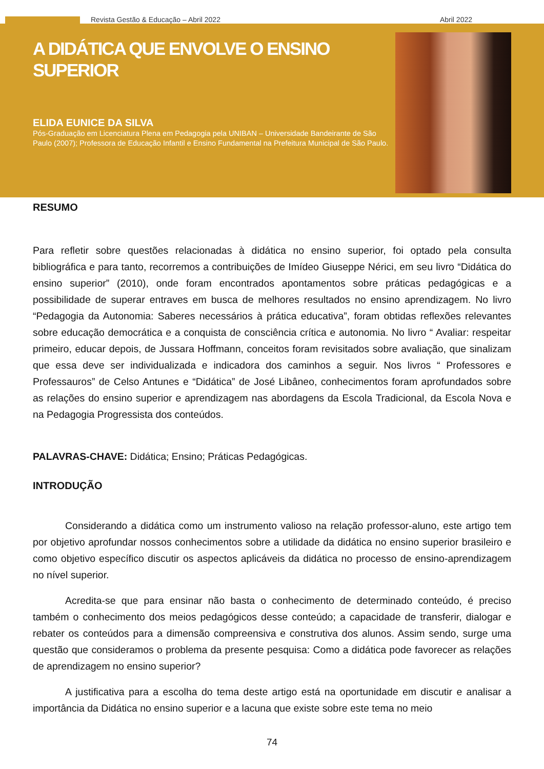Revista Gestão & Educação – Abril 2022 Abril 2022
A DIDÁTICA QUE ENVOLVE O ENSINO SUPERIOR
ELIDA EUNICE DA SILVA
Pós-Graduação em Licenciatura Plena em Pedagogia pela UNIBAN – Universidade Bandeirante de São Paulo (2007); Professora de Educação Infantil e Ensino Fundamental na Prefeitura Municipal de São Paulo.
RESUMO
Para refletir sobre questões relacionadas à didática no ensino superior, foi optado pela consulta bibliográfica e para tanto, recorremos a contribuições de Imídeo Giuseppe Nérici, em seu livro “Didática do ensino superior” (2010), onde foram encontrados apontamentos sobre práticas pedagógicas e a possibilidade de superar entraves em busca de melhores resultados no ensino aprendizagem. No livro “Pedagogia da Autonomia: Saberes necessários à prática educativa”, foram obtidas reflexões relevantes sobre educação democrática e a conquista de consciência crítica e autonomia. No livro “ Avaliar: respeitar primeiro, educar depois, de Jussara Hoffmann, conceitos foram revisitados sobre avaliação, que sinalizam que essa deve ser individualizada e indicadora dos caminhos a seguir. Nos livros “ Professores e Professauros” de Celso Antunes e “Didática” de José Libâneo, conhecimentos foram aprofundados sobre as relações do ensino superior e aprendizagem nas abordagens da Escola Tradicional, da Escola Nova e na Pedagogia Progressista dos conteúdos.
PALAVRAS-CHAVE: Didática; Ensino; Práticas Pedagógicas.
INTRODUÇÃO
Considerando a didática como um instrumento valioso na relação professor-aluno, este artigo tem por objetivo aprofundar nossos conhecimentos sobre a utilidade da didática no ensino superior brasileiro e como objetivo específico discutir os aspectos aplicáveis da didática no processo de ensino-aprendizagem no nível superior.
Acredita-se que para ensinar não basta o conhecimento de determinado conteúdo, é preciso também o conhecimento dos meios pedagógicos desse conteúdo; a capacidade de transferir, dialogar e rebater os conteúdos para a dimensão compreensiva e construtiva dos alunos. Assim sendo, surge uma questão que consideramos o problema da presente pesquisa: Como a didática pode favorecer as relações de aprendizagem no ensino superior?
A justificativa para a escolha do tema deste artigo está na oportunidade em discutir e analisar a importância da Didática no ensino superior e a lacuna que existe sobre este tema no meio
74